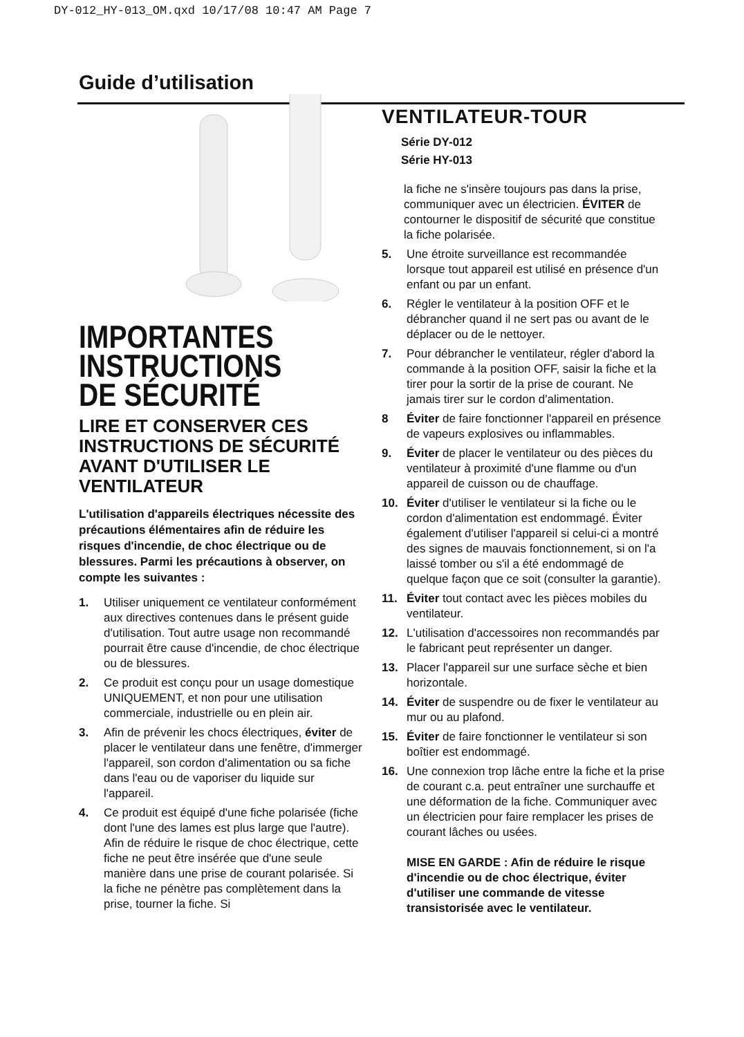DY-012_HY-013_OM.qxd 10/17/08 10:47 AM Page 7
Guide d’utilisation
IMPORTANTES
INSTRUCTIONS
DE SÉCURITÉ
LIRE ET CONSERVER CES INSTRUCTIONS DE SÉCURITÉ AVANT D'UTILISER LE VENTILATEUR
L'utilisation d'appareils électriques nécessite des précautions élémentaires afin de réduire les risques d'incendie, de choc électrique ou de blessures. Parmi les précautions à observer, on compte les suivantes :
1. Utiliser uniquement ce ventilateur conformément aux directives contenues dans le présent guide d'utilisation. Tout autre usage non recommandé pourrait être cause d'incendie, de choc électrique ou de blessures.
2. Ce produit est conçu pour un usage domestique UNIQUEMENT, et non pour une utilisation commerciale, industrielle ou en plein air.
3. Afin de prévenir les chocs électriques, éviter de placer le ventilateur dans une fenêtre, d'immerger l'appareil, son cordon d'alimentation ou sa fiche dans l'eau ou de vaporiser du liquide sur l'appareil.
4. Ce produit est équipé d'une fiche polarisée (fiche dont l'une des lames est plus large que l'autre). Afin de réduire le risque de choc électrique, cette fiche ne peut être insérée que d'une seule manière dans une prise de courant polarisée. Si la fiche ne pénètre pas complètement dans la prise, tourner la fiche. Si
VENTILATEUR-TOUR
Série DY-012
Série HY-013
la fiche ne s'insère toujours pas dans la prise, communiquer avec un électricien. ÉVITER de contourner le dispositif de sécurité que constitue la fiche polarisée.
5. Une étroite surveillance est recommandée lorsque tout appareil est utilisé en présence d'un enfant ou par un enfant.
6. Régler le ventilateur à la position OFF et le débrancher quand il ne sert pas ou avant de le déplacer ou de le nettoyer.
7. Pour débrancher le ventilateur, régler d'abord la commande à la position OFF, saisir la fiche et la tirer pour la sortir de la prise de courant. Ne jamais tirer sur le cordon d'alimentation.
8 Éviter de faire fonctionner l'appareil en présence de vapeurs explosives ou inflammables.
9. Éviter de placer le ventilateur ou des pièces du ventilateur à proximité d'une flamme ou d'un appareil de cuisson ou de chauffage.
10. Éviter d'utiliser le ventilateur si la fiche ou le cordon d'alimentation est endommagé. Éviter également d'utiliser l'appareil si celui-ci a montré des signes de mauvais fonctionnement, si on l'a laissé tomber ou s'il a été endommagé de quelque façon que ce soit (consulter la garantie).
11. Éviter tout contact avec les pièces mobiles du ventilateur.
12. L'utilisation d'accessoires non recommandés par le fabricant peut représenter un danger.
13. Placer l'appareil sur une surface sèche et bien horizontale.
14. Éviter de suspendre ou de fixer le ventilateur au mur ou au plafond.
15. Éviter de faire fonctionner le ventilateur si son boîtier est endommagé.
16. Une connexion trop lâche entre la fiche et la prise de courant c.a. peut entraîner une surchauffe et une déformation de la fiche. Communiquer avec un électricien pour faire remplacer les prises de courant lâches ou usées.
MISE EN GARDE : Afin de réduire le risque d'incendie ou de choc électrique, éviter d'utiliser une commande de vitesse transistorisée avec le ventilateur.